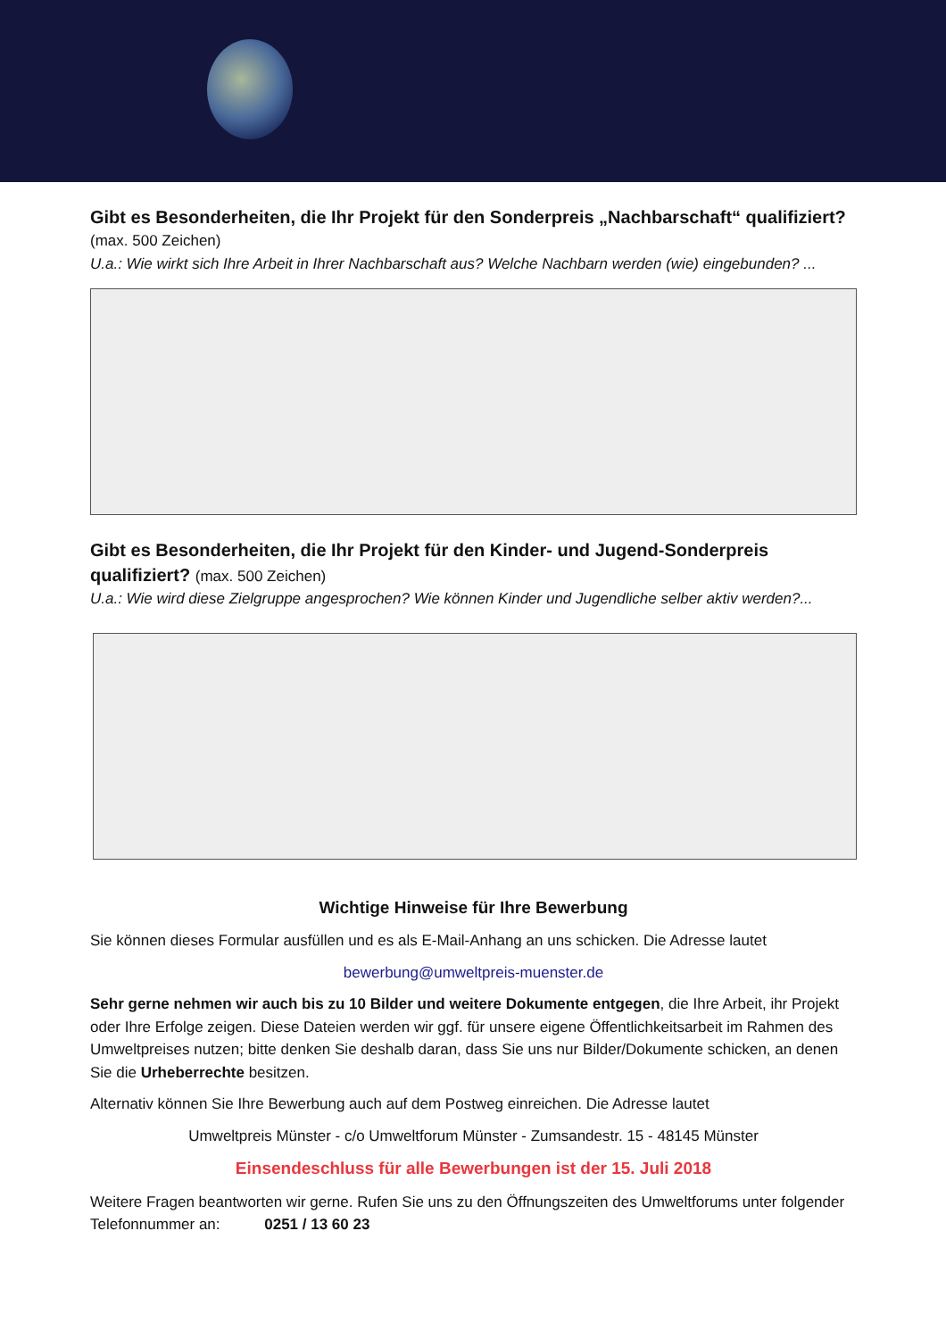Gibt es Besonderheiten, die Ihr Projekt für den Sonderpreis „Nachbarschaft“ qualifiziert?
(max. 500 Zeichen)
U.a.: Wie wirkt sich Ihre Arbeit in Ihrer Nachbarschaft aus? Welche Nachbarn werden (wie) eingebunden? ...
Gibt es Besonderheiten, die Ihr Projekt für den Kinder- und Jugend-Sonderpreis qualifiziert? (max. 500 Zeichen)
U.a.: Wie wird diese Zielgruppe angesprochen? Wie können Kinder und Jugendliche selber aktiv werden?...
Wichtige Hinweise für Ihre Bewerbung
Sie können dieses Formular ausfüllen und es als E-Mail-Anhang an uns schicken. Die Adresse lautet
bewerbung@umweltpreis-muenster.de
Sehr gerne nehmen wir auch bis zu 10 Bilder und weitere Dokumente entgegen, die Ihre Arbeit, ihr Projekt oder Ihre Erfolge zeigen. Diese Dateien werden wir ggf. für unsere eigene Öffentlichkeitsarbeit im Rahmen des Umweltpreises nutzen; bitte denken Sie deshalb daran, dass Sie uns nur Bilder/Dokumente schicken, an denen Sie die Urheberrechte besitzen.
Alternativ können Sie Ihre Bewerbung auch auf dem Postweg einreichen. Die Adresse lautet
Umweltpreis Münster - c/o Umweltforum Münster - Zumsandestr. 15 - 48145 Münster
Einsendeschluss für alle Bewerbungen ist der 15. Juli 2018
Weitere Fragen beantworten wir gerne. Rufen Sie uns zu den Öffnungszeiten des Umweltforums unter folgender Telefonnummer an: 0251 / 13 60 23